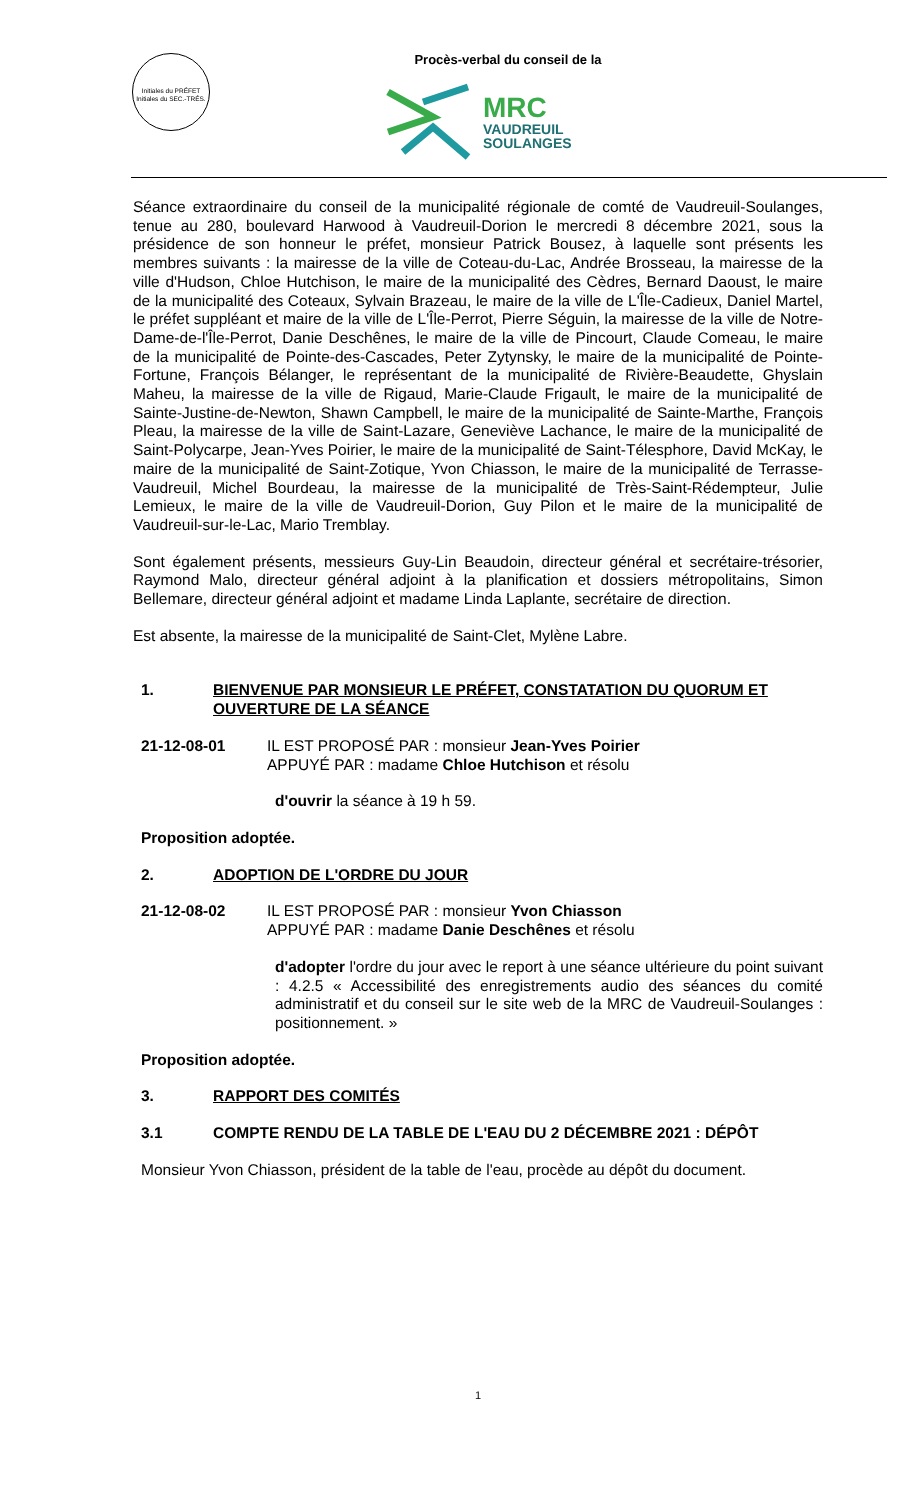Initiales du PRÉFET
Initiales du SEC.-TRÉS.
Procès-verbal du conseil de la
MRC
VAUDREUIL
SOULANGES
Séance extraordinaire du conseil de la municipalité régionale de comté de Vaudreuil-Soulanges, tenue au 280, boulevard Harwood à Vaudreuil-Dorion le mercredi 8 décembre 2021, sous la présidence de son honneur le préfet, monsieur Patrick Bousez, à laquelle sont présents les membres suivants : la mairesse de la ville de Coteau-du-Lac, Andrée Brosseau, la mairesse de la ville d'Hudson, Chloe Hutchison, le maire de la municipalité des Cèdres, Bernard Daoust, le maire de la municipalité des Coteaux, Sylvain Brazeau, le maire de la ville de L'Île-Cadieux, Daniel Martel, le préfet suppléant et maire de la ville de L'Île-Perrot, Pierre Séguin, la mairesse de la ville de Notre-Dame-de-l'Île-Perrot, Danie Deschênes, le maire de la ville de Pincourt, Claude Comeau, le maire de la municipalité de Pointe-des-Cascades, Peter Zytynsky, le maire de la municipalité de Pointe-Fortune, François Bélanger, le représentant de la municipalité de Rivière-Beaudette, Ghyslain Maheu, la mairesse de la ville de Rigaud, Marie-Claude Frigault, le maire de la municipalité de Sainte-Justine-de-Newton, Shawn Campbell, le maire de la municipalité de Sainte-Marthe, François Pleau, la mairesse de la ville de Saint-Lazare, Geneviève Lachance, le maire de la municipalité de Saint-Polycarpe, Jean-Yves Poirier, le maire de la municipalité de Saint-Télesphore, David McKay, le maire de la municipalité de Saint-Zotique, Yvon Chiasson, le maire de la municipalité de Terrasse-Vaudreuil, Michel Bourdeau, la mairesse de la municipalité de Très-Saint-Rédempteur, Julie Lemieux, le maire de la ville de Vaudreuil-Dorion, Guy Pilon et le maire de la municipalité de Vaudreuil-sur-le-Lac, Mario Tremblay.
Sont également présents, messieurs Guy-Lin Beaudoin, directeur général et secrétaire-trésorier, Raymond Malo, directeur général adjoint à la planification et dossiers métropolitains, Simon Bellemare, directeur général adjoint et madame Linda Laplante, secrétaire de direction.
Est absente, la mairesse de la municipalité de Saint-Clet, Mylène Labre.
1. BIENVENUE PAR MONSIEUR LE PRÉFET, CONSTATATION DU QUORUM ET OUVERTURE DE LA SÉANCE
21-12-08-01 IL EST PROPOSÉ PAR : monsieur Jean-Yves Poirier
APPUYÉ PAR : madame Chloe Hutchison et résolu
d'ouvrir la séance à 19 h 59.
Proposition adoptée.
2. ADOPTION DE L'ORDRE DU JOUR
21-12-08-02 IL EST PROPOSÉ PAR : monsieur Yvon Chiasson
APPUYÉ PAR : madame Danie Deschênes et résolu
d'adopter l'ordre du jour avec le report à une séance ultérieure du point suivant : 4.2.5 « Accessibilité des enregistrements audio des séances du comité administratif et du conseil sur le site web de la MRC de Vaudreuil-Soulanges : positionnement. »
Proposition adoptée.
3. RAPPORT DES COMITÉS
3.1 COMPTE RENDU DE LA TABLE DE L'EAU DU 2 DÉCEMBRE 2021 : DÉPÔT
Monsieur Yvon Chiasson, président de la table de l'eau, procède au dépôt du document.
1